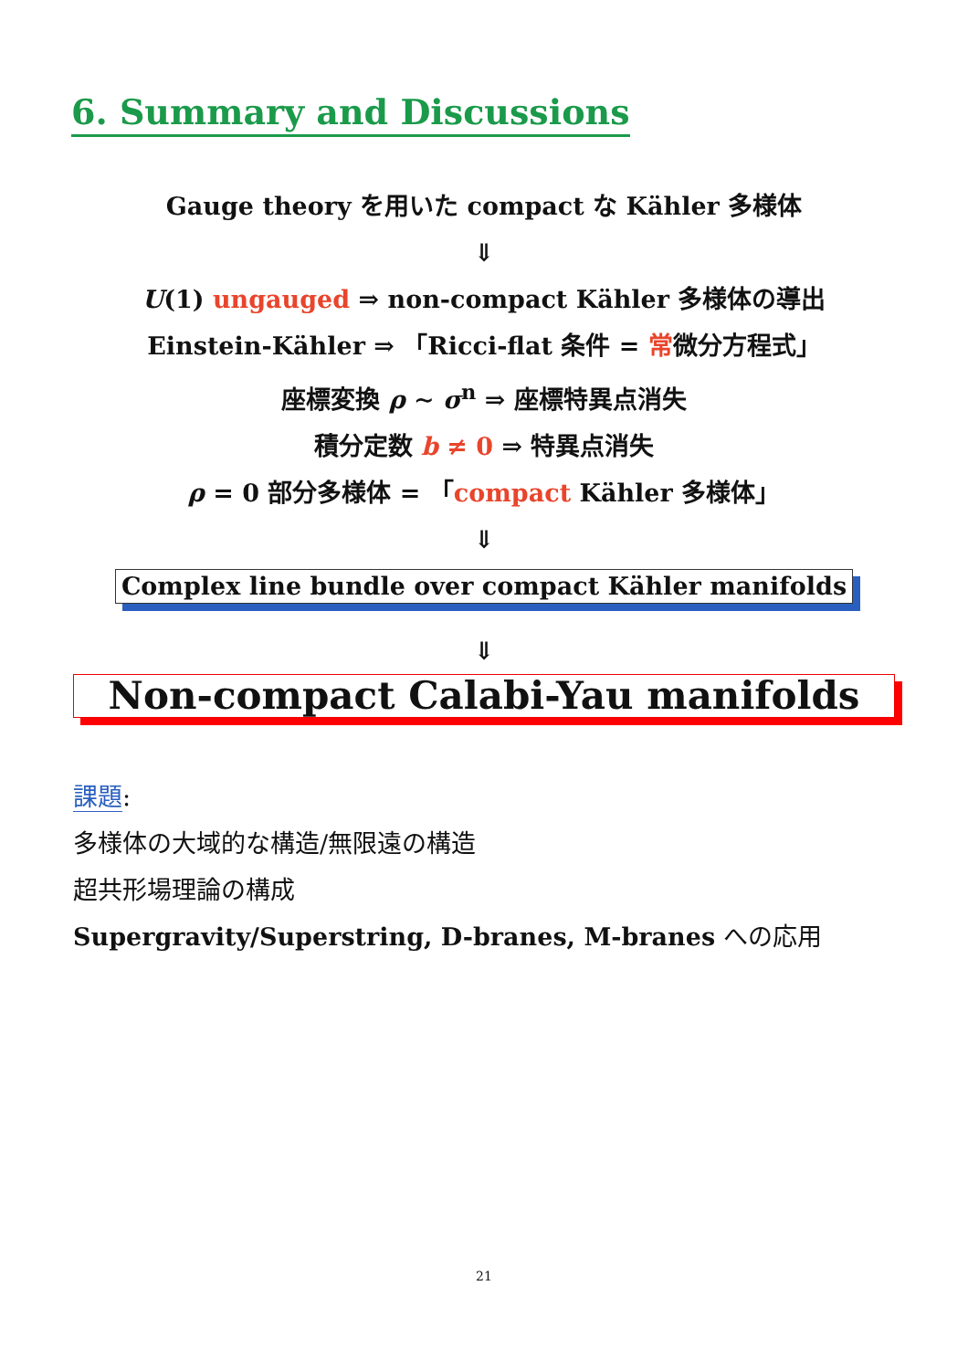6. Summary and Discussions
Gauge theory を用いた compact な Kähler 多様体
⇓
U(1) ungauged ⇒ non-compact Kähler 多様体の導出
Einstein-Kähler ⇒ 「Ricci-flat 条件 = 常微分方程式」
座標変換 ρ ∼ σ<sup>n</sup> ⇒ 座標特異点消失
積分定数 b ≠ 0 ⇒ 特異点消失
ρ = 0 部分多様体 = 「compact Kähler 多様体」
⇓
Complex line bundle over compact Kähler manifolds
⇓
Non-compact Calabi-Yau manifolds
課題:
多様体の大域的な構造/無限遠の構造
超共形場理論の構成
Supergravity/Superstring, D-branes, M-branes への応用
21